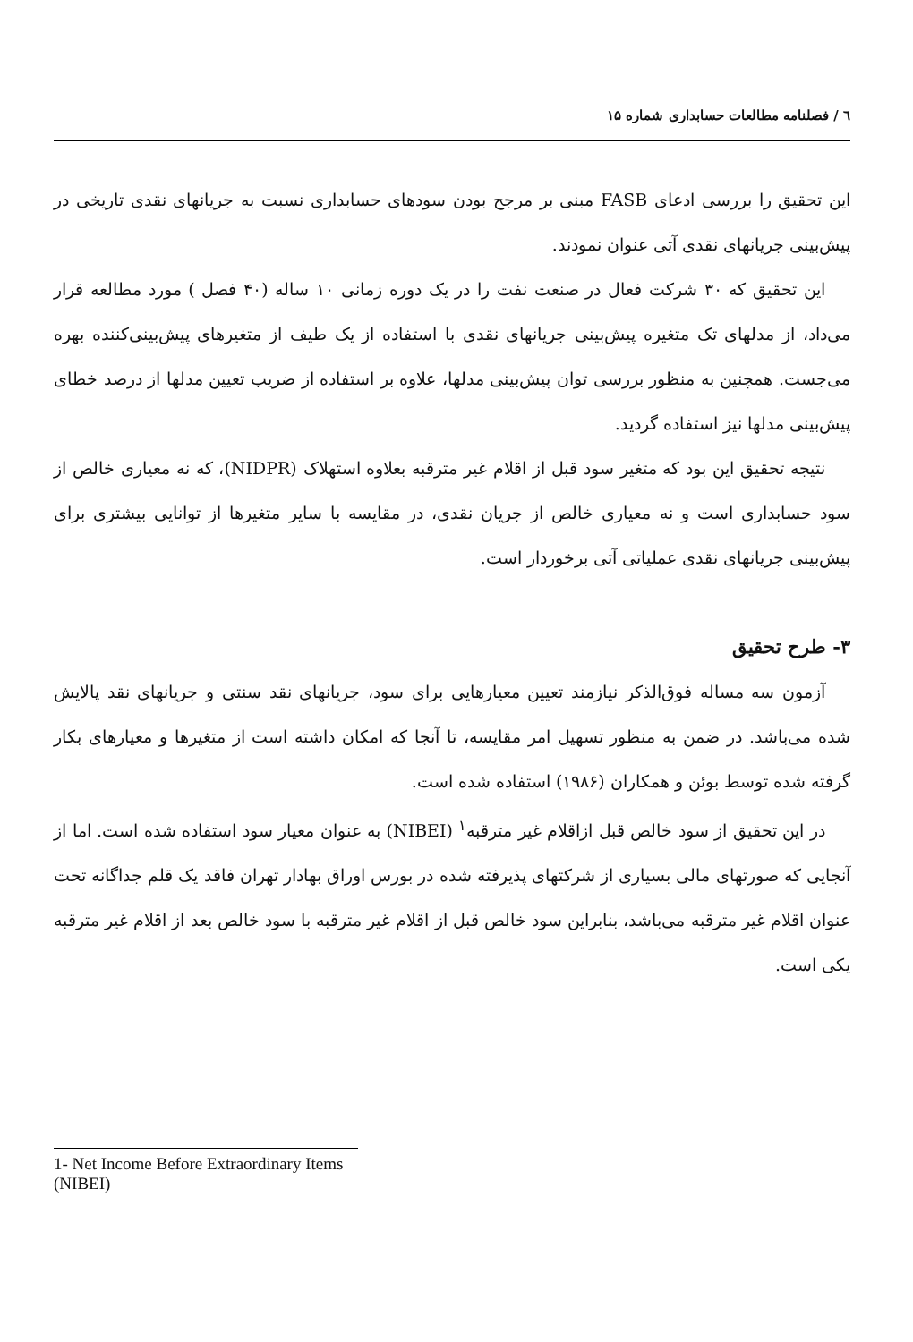٦ / فصلنامه مطالعات حسابداری شماره ۱۵
این تحقیق را بررسی ادعای FASB مبنی بر مرجح بودن سودهای حسابداری نسبت به جریانهای نقدی تاریخی در پیش‌بینی جریانهای نقدی آتی عنوان نمودند.
این تحقیق که ۳۰ شرکت فعال در صنعت نفت را در یک دوره زمانی ۱۰ ساله (۴۰ فصل ) مورد مطالعه قرار می‌داد، از مدلهای تک متغیره پیش‌بینی جریانهای نقدی با استفاده از یک طیف از متغیرهای پیش‌بینی‌کننده بهره می‌جست. همچنین به منظور بررسی توان پیش‌بینی مدلها، علاوه بر استفاده از ضریب تعیین مدلها از درصد خطای پیش‌بینی مدلها نیز استفاده گردید.
نتیجه تحقیق این بود که متغیر سود قبل از اقلام غیر مترقبه بعلاوه استهلاک (NIDPR)، که نه معیاری خالص از سود حسابداری است و نه معیاری خالص از جریان نقدی، در مقایسه با سایر متغیرها از توانایی بیشتری برای پیش‌بینی جریانهای نقدی عملیاتی آتی برخوردار است.
۳- طرح تحقیق
آزمون سه مساله فوق‌الذکر نیازمند تعیین معیارهایی برای سود، جریانهای نقد سنتی و جریانهای نقد پالایش شده می‌باشد. در ضمن به منظور تسهیل امر مقایسه، تا آنجا که امکان داشته است از متغیرها و معیارهای بکار گرفته شده توسط بوئن و همکاران (۱۹۸۶) استفاده شده است.
در این تحقیق از سود خالص قبل ازاقلام غیر مترقبه<sup>۱</sup> (NIBEI) به عنوان معیار سود استفاده شده است. اما از آنجایی که صورتهای مالی بسیاری از شرکتهای پذیرفته شده در بورس اوراق بهادار تهران فاقد یک قلم جداگانه تحت عنوان اقلام غیر مترقبه می‌باشد، بنابراین سود خالص قبل از اقلام غیر مترقبه با سود خالص بعد از اقلام غیر مترقبه یکی است.
1- Net Income Before Extraordinary Items (NIBEI)